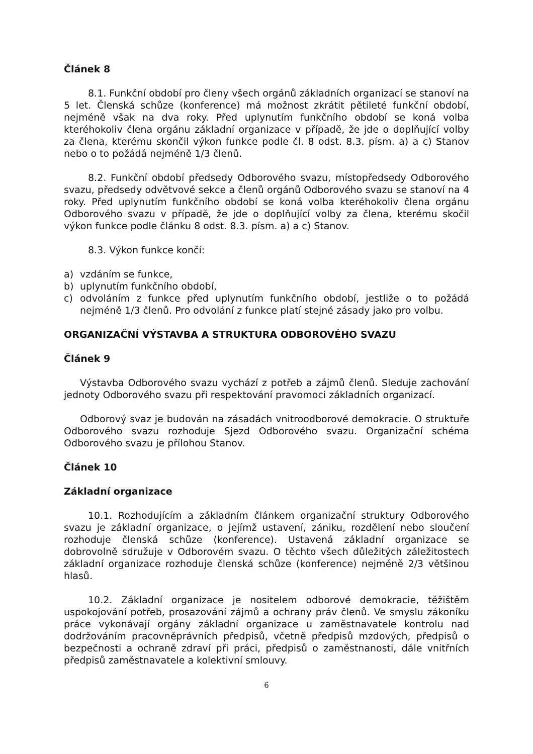Článek 8
8.1. Funkční období pro členy všech orgánů základních organizací se stanoví na 5 let. Členská schůze (konference) má možnost zkrátit pětileté funkční období, nejméně však na dva roky. Před uplynutím funkčního období se koná volba kteréhokoliv člena orgánu základní organizace v případě, že jde o doplňující volby za člena, kterému skončil výkon funkce podle čl. 8 odst. 8.3. písm. a) a c) Stanov nebo o to požádá nejméně 1/3 členů.
8.2. Funkční období předsedy Odborového svazu, místopředsedy Odborového svazu, předsedy odvětvové sekce a členů orgánů Odborového svazu se stanoví na 4 roky. Před uplynutím funkčního období se koná volba kteréhokoliv člena orgánu Odborového svazu v případě, že jde o doplňující volby za člena, kterému skočil výkon funkce podle článku 8 odst. 8.3. písm. a) a c) Stanov.
8.3. Výkon funkce končí:
a) vzdáním se funkce,
b) uplynutím funkčního období,
c) odvoláním z funkce před uplynutím funkčního období, jestliže o to požádá nejméně 1/3 členů. Pro odvolání z funkce platí stejné zásady jako pro volbu.
ORGANIZAČNÍ VÝSTAVBA A STRUKTURA ODBOROVÉHO SVAZU
Článek 9
Výstavba Odborového svazu vychází z potřeb a zájmů členů. Sleduje zachování jednoty Odborového svazu při respektování pravomoci základních organizací.
Odborový svaz je budován na zásadách vnitroodborové demokracie. O struktuře Odborového svazu rozhoduje Sjezd Odborového svazu. Organizační schéma Odborového svazu je přílohou Stanov.
Článek 10
Základní organizace
10.1. Rozhodujícím a základním článkem organizační struktury Odborového svazu je základní organizace, o jejímž ustavení, zániku, rozdělení nebo sloučení rozhoduje členská schůze (konference). Ustavená základní organizace se dobrovolně sdružuje v Odborovém svazu. O těchto všech důležitých záležitostech základní organizace rozhoduje členská schůze (konference) nejméně 2/3 většinou hlasů.
10.2. Základní organizace je nositelem odborové demokracie, těžištěm uspokojování potřeb, prosazování zájmů a ochrany práv členů. Ve smyslu zákoníku práce vykonávají orgány základní organizace u zaměstnavatele kontrolu nad dodržováním pracovněprávních předpisů, včetně předpisů mzdových, předpisů o bezpečnosti a ochraně zdraví při práci, předpisů o zaměstnanosti, dále vnitřních předpisů zaměstnavatele a kolektivní smlouvy.
6